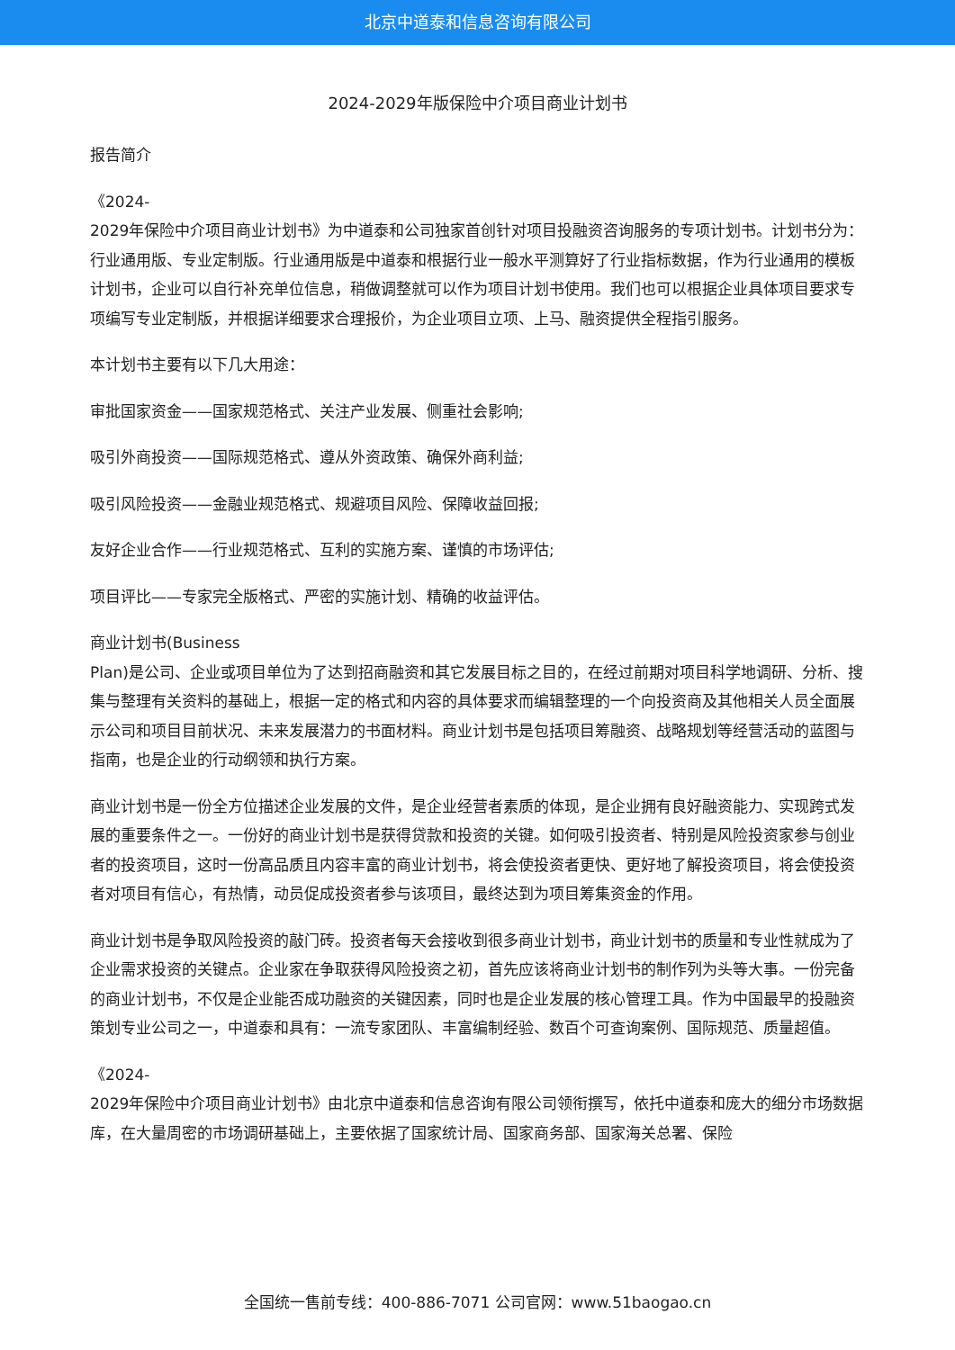北京中道泰和信息咨询有限公司
2024-2029年版保险中介项目商业计划书
报告简介
《2024-
2029年保险中介项目商业计划书》为中道泰和公司独家首创针对项目投融资咨询服务的专项计划书。计划书分为：行业通用版、专业定制版。行业通用版是中道泰和根据行业一般水平测算好了行业指标数据，作为行业通用的模板计划书，企业可以自行补充单位信息，稍做调整就可以作为项目计划书使用。我们也可以根据企业具体项目要求专项编写专业定制版，并根据详细要求合理报价，为企业项目立项、上马、融资提供全程指引服务。
本计划书主要有以下几大用途：
审批国家资金——国家规范格式、关注产业发展、侧重社会影响;
吸引外商投资——国际规范格式、遵从外资政策、确保外商利益;
吸引风险投资——金融业规范格式、规避项目风险、保障收益回报;
友好企业合作——行业规范格式、互利的实施方案、谨慎的市场评估;
项目评比——专家完全版格式、严密的实施计划、精确的收益评估。
商业计划书(Business
Plan)是公司、企业或项目单位为了达到招商融资和其它发展目标之目的，在经过前期对项目科学地调研、分析、搜集与整理有关资料的基础上，根据一定的格式和内容的具体要求而编辑整理的一个向投资商及其他相关人员全面展示公司和项目目前状况、未来发展潜力的书面材料。商业计划书是包括项目筹融资、战略规划等经营活动的蓝图与指南，也是企业的行动纲领和执行方案。
商业计划书是一份全方位描述企业发展的文件，是企业经营者素质的体现，是企业拥有良好融资能力、实现跨式发展的重要条件之一。一份好的商业计划书是获得贷款和投资的关键。如何吸引投资者、特别是风险投资家参与创业者的投资项目，这时一份高品质且内容丰富的商业计划书，将会使投资者更快、更好地了解投资项目，将会使投资者对项目有信心，有热情，动员促成投资者参与该项目，最终达到为项目筹集资金的作用。
商业计划书是争取风险投资的敲门砖。投资者每天会接收到很多商业计划书，商业计划书的质量和专业性就成为了企业需求投资的关键点。企业家在争取获得风险投资之初，首先应该将商业计划书的制作列为头等大事。一份完备的商业计划书，不仅是企业能否成功融资的关键因素，同时也是企业发展的核心管理工具。作为中国最早的投融资策划专业公司之一，中道泰和具有：一流专家团队、丰富编制经验、数百个可查询案例、国际规范、质量超值。
《2024-
2029年保险中介项目商业计划书》由北京中道泰和信息咨询有限公司领衔撰写，依托中道泰和庞大的细分市场数据库，在大量周密的市场调研基础上，主要依据了国家统计局、国家商务部、国家海关总署、保险
全国统一售前专线：400-886-7071 公司官网：www.51baogao.cn